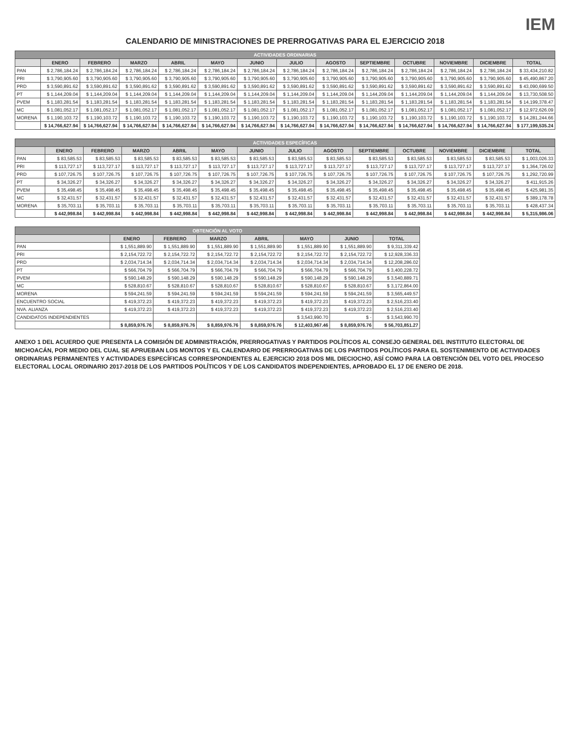IEM
CALENDARIO DE MINISTRACIONES DE PRERROGATIVAS PARA EL EJERCICIO 2018
| ACTIVIDADES ORDINARIAS | | | | | | | | | | | | | |
| --- | --- | --- | --- | --- | --- | --- | --- | --- | --- | --- | --- | --- | --- |
| | ENERO | FEBRERO | MARZO | ABRIL | MAYO | JUNIO | JULIO | AGOSTO | SEPTIEMBRE | OCTUBRE | NOVIEMBRE | DICIEMBRE | TOTAL |
| PAN | $ 2,786,184.24 | $ 2,786,184.24 | $ 2,786,184.24 | $ 2,786,184.24 | $ 2,786,184.24 | $ 2,786,184.24 | $ 2,786,184.24 | $ 2,786,184.24 | $ 2,786,184.24 | $ 2,786,184.24 | $ 2,786,184.24 | $ 2,786,184.24 | $ 33,434,210.82 |
| PRI | $ 3,790,905.60 | $ 3,790,905.60 | $ 3,790,905.60 | $ 3,790,905.60 | $ 3,790,905.60 | $ 3,790,905.60 | $ 3,790,905.60 | $ 3,790,905.60 | $ 3,790,905.60 | $ 3,790,905.60 | $ 3,790,905.60 | $ 3,790,905.60 | $ 45,490,867.20 |
| PRD | $ 3,590,891.62 | $ 3,590,891.62 | $ 3,590,891.62 | $ 3,590,891.62 | $ 3,590,891.62 | $ 3,590,891.62 | $ 3,590,891.62 | $ 3,590,891.62 | $ 3,590,891.62 | $ 3,590,891.62 | $ 3,590,891.62 | $ 3,590,891.62 | $ 43,090,699.50 |
| PT | $ 1,144,209.04 | $ 1,144,209.04 | $ 1,144,209.04 | $ 1,144,209.04 | $ 1,144,209.04 | $ 1,144,209.04 | $ 1,144,209.04 | $ 1,144,209.04 | $ 1,144,209.04 | $ 1,144,209.04 | $ 1,144,209.04 | $ 1,144,209.04 | $ 13,730,508.50 |
| PVEM | $ 1,183,281.54 | $ 1,183,281.54 | $ 1,183,281.54 | $ 1,183,281.54 | $ 1,183,281.54 | $ 1,183,281.54 | $ 1,183,281.54 | $ 1,183,281.54 | $ 1,183,281.54 | $ 1,183,281.54 | $ 1,183,281.54 | $ 1,183,281.54 | $ 14,199,378.47 |
| MC | $ 1,081,052.17 | $ 1,081,052.17 | $ 1,081,052.17 | $ 1,081,052.17 | $ 1,081,052.17 | $ 1,081,052.17 | $ 1,081,052.17 | $ 1,081,052.17 | $ 1,081,052.17 | $ 1,081,052.17 | $ 1,081,052.17 | $ 1,081,052.17 | $ 12,972,626.09 |
| MORENA | $ 1,190,103.72 | $ 1,190,103.72 | $ 1,190,103.72 | $ 1,190,103.72 | $ 1,190,103.72 | $ 1,190,103.72 | $ 1,190,103.72 | $ 1,190,103.72 | $ 1,190,103.72 | $ 1,190,103.72 | $ 1,190,103.72 | $ 1,190,103.72 | $ 14,281,244.66 |
| | $ 14,766,627.94 | $ 14,766,627.94 | $ 14,766,627.94 | $ 14,766,627.94 | $ 14,766,627.94 | $ 14,766,627.94 | $ 14,766,627.94 | $ 14,766,627.94 | $ 14,766,627.94 | $ 14,766,627.94 | $ 14,766,627.94 | $ 14,766,627.94 | $ 177,199,535.24 |
| ACTIVIDADES ESPECÍFICAS | | | | | | | | | | | | | |
| --- | --- | --- | --- | --- | --- | --- | --- | --- | --- | --- | --- | --- | --- |
| | ENERO | FEBRERO | MARZO | ABRIL | MAYO | JUNIO | JULIO | AGOSTO | SEPTIEMBRE | OCTUBRE | NOVIEMBRE | DICIEMBRE | TOTAL |
| PAN | $ 83,585.53 | $ 83,585.53 | $ 83,585.53 | $ 83,585.53 | $ 83,585.53 | $ 83,585.53 | $ 83,585.53 | $ 83,585.53 | $ 83,585.53 | $ 83,585.53 | $ 83,585.53 | $ 83,585.53 | $ 1,003,026.33 |
| PRI | $ 113,727.17 | $ 113,727.17 | $ 113,727.17 | $ 113,727.17 | $ 113,727.17 | $ 113,727.17 | $ 113,727.17 | $ 113,727.17 | $ 113,727.17 | $ 113,727.17 | $ 113,727.17 | $ 113,727.17 | $ 1,364,726.02 |
| PRD | $ 107,726.75 | $ 107,726.75 | $ 107,726.75 | $ 107,726.75 | $ 107,726.75 | $ 107,726.75 | $ 107,726.75 | $ 107,726.75 | $ 107,726.75 | $ 107,726.75 | $ 107,726.75 | $ 107,726.75 | $ 1,292,720.99 |
| PT | $ 34,326.27 | $ 34,326.27 | $ 34,326.27 | $ 34,326.27 | $ 34,326.27 | $ 34,326.27 | $ 34,326.27 | $ 34,326.27 | $ 34,326.27 | $ 34,326.27 | $ 34,326.27 | $ 34,326.27 | $ 411,915.26 |
| PVEM | $ 35,498.45 | $ 35,498.45 | $ 35,498.45 | $ 35,498.45 | $ 35,498.45 | $ 35,498.45 | $ 35,498.45 | $ 35,498.45 | $ 35,498.45 | $ 35,498.45 | $ 35,498.45 | $ 35,498.45 | $ 425,981.35 |
| MC | $ 32,431.57 | $ 32,431.57 | $ 32,431.57 | $ 32,431.57 | $ 32,431.57 | $ 32,431.57 | $ 32,431.57 | $ 32,431.57 | $ 32,431.57 | $ 32,431.57 | $ 32,431.57 | $ 32,431.57 | $ 389,178.78 |
| MORENA | $ 35,703.11 | $ 35,703.11 | $ 35,703.11 | $ 35,703.11 | $ 35,703.11 | $ 35,703.11 | $ 35,703.11 | $ 35,703.11 | $ 35,703.11 | $ 35,703.11 | $ 35,703.11 | $ 35,703.11 | $ 428,437.34 |
| | $ 442,998.84 | $ 442,998.84 | $ 442,998.84 | $ 442,998.84 | $ 442,998.84 | $ 442,998.84 | $ 442,998.84 | $ 442,998.84 | $ 442,998.84 | $ 442,998.84 | $ 442,998.84 | $ 442,998.84 | $ 5,315,986.06 |
| OBTENCIÓN AL VOTO | | | | | | | |
| --- | --- | --- | --- | --- | --- | --- | --- |
| | ENERO | FEBRERO | MARZO | ABRIL | MAYO | JUNIO | TOTAL |
| PAN | $ 1,551,889.90 | $ 1,551,889.90 | $ 1,551,889.90 | $ 1,551,889.90 | $ 1,551,889.90 | $ 1,551,889.90 | $ 9,311,339.42 |
| PRI | $ 2,154,722.72 | $ 2,154,722.72 | $ 2,154,722.72 | $ 2,154,722.72 | $ 2,154,722.72 | $ 2,154,722.72 | $ 12,928,336.33 |
| PRD | $ 2,034,714.34 | $ 2,034,714.34 | $ 2,034,714.34 | $ 2,034,714.34 | $ 2,034,714.34 | $ 2,034,714.34 | $ 12,208,286.02 |
| PT | $ 566,704.79 | $ 566,704.79 | $ 566,704.79 | $ 566,704.79 | $ 566,704.79 | $ 566,704.79 | $ 3,400,228.72 |
| PVEM | $ 590,148.29 | $ 590,148.29 | $ 590,148.29 | $ 590,148.29 | $ 590,148.29 | $ 590,148.29 | $ 3,540,889.71 |
| MC | $ 528,810.67 | $ 528,810.67 | $ 528,810.67 | $ 528,810.67 | $ 528,810.67 | $ 528,810.67 | $ 3,172,864.00 |
| MORENA | $ 594,241.59 | $ 594,241.59 | $ 594,241.59 | $ 594,241.59 | $ 594,241.59 | $ 594,241.59 | $ 3,565,449.57 |
| ENCUENTRO SOCIAL | $ 419,372.23 | $ 419,372.23 | $ 419,372.23 | $ 419,372.23 | $ 419,372.23 | $ 419,372.23 | $ 2,516,233.40 |
| NVA. ALIANZA | $ 419,372.23 | $ 419,372.23 | $ 419,372.23 | $ 419,372.23 | $ 419,372.23 | $ 419,372.23 | $ 2,516,233.40 |
| CANDIDATOS INDEPENDIENTES | | | | | $ 3,543,990.70 | $ - | $ 3,543,990.70 |
| | $ 8,859,976.76 | $ 8,859,976.76 | $ 8,859,976.76 | $ 8,859,976.76 | $ 12,403,967.46 | $ 8,859,976.76 | $ 56,703,851.27 |
ANEXO 1 DEL ACUERDO QUE PRESENTA LA COMISIÓN DE ADMINISTRACIÓN, PRERROGATIVAS Y PARTIDOS POLÍTICOS AL CONSEJO GENERAL DEL INSTITUTO ELECTORAL DE MICHOACÁN, POR MEDIO DEL CUAL SE APRUEBAN LOS MONTOS Y EL CALENDARIO DE PRERROGATIVAS DE LOS PARTIDOS POLÍTICOS PARA EL SOSTENIMIENTO DE ACTIVIDADES ORDINARIAS PERMANENTES Y ACTIVIDADES ESPECÍFICAS CORRESPONDIENTES AL EJERCICIO 2018 DOS MIL DIECIOCHO, ASÍ COMO PARA LA OBTENCIÓN DEL VOTO DEL PROCESO ELECTORAL LOCAL ORDINARIO 2017-2018 DE LOS PARTIDOS POLÍTICOS Y DE LOS CANDIDATOS INDEPENDIENTES, APROBADO EL 17 DE ENERO DE 2018.